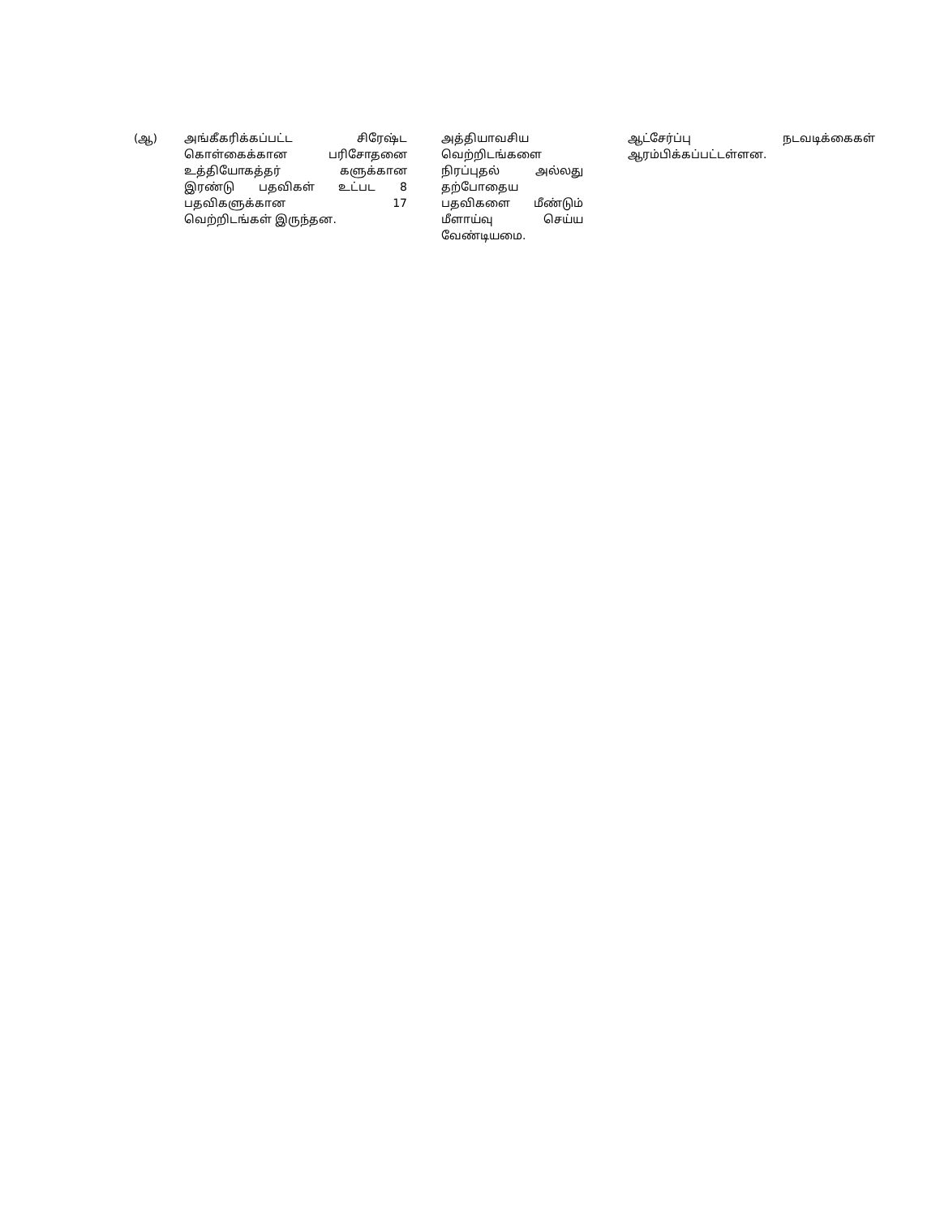| (ஆ) | அங்கீகரிக்கப்பட்ட சிரேஷ்ட கொள்கைக்கான பரிசோதனை உத்தியோகத்தர் களுக்கான இரண்டு பதவிகள் உட்பட 8 பதவிகளுக்கான 17 வெற்றிடங்கள் இருந்தன. | அத்தியாவசிய வெற்றிடங்களை நிரப்புதல் அல்லது தற்போதைய பதவிகளை மீண்டும் மீளாய்வு செய்ய வேண்டியமை. | ஆட்சேர்ப்பு நடவடிக்கைகள் ஆரம்பிக்கப்பட்டள்ளன. |